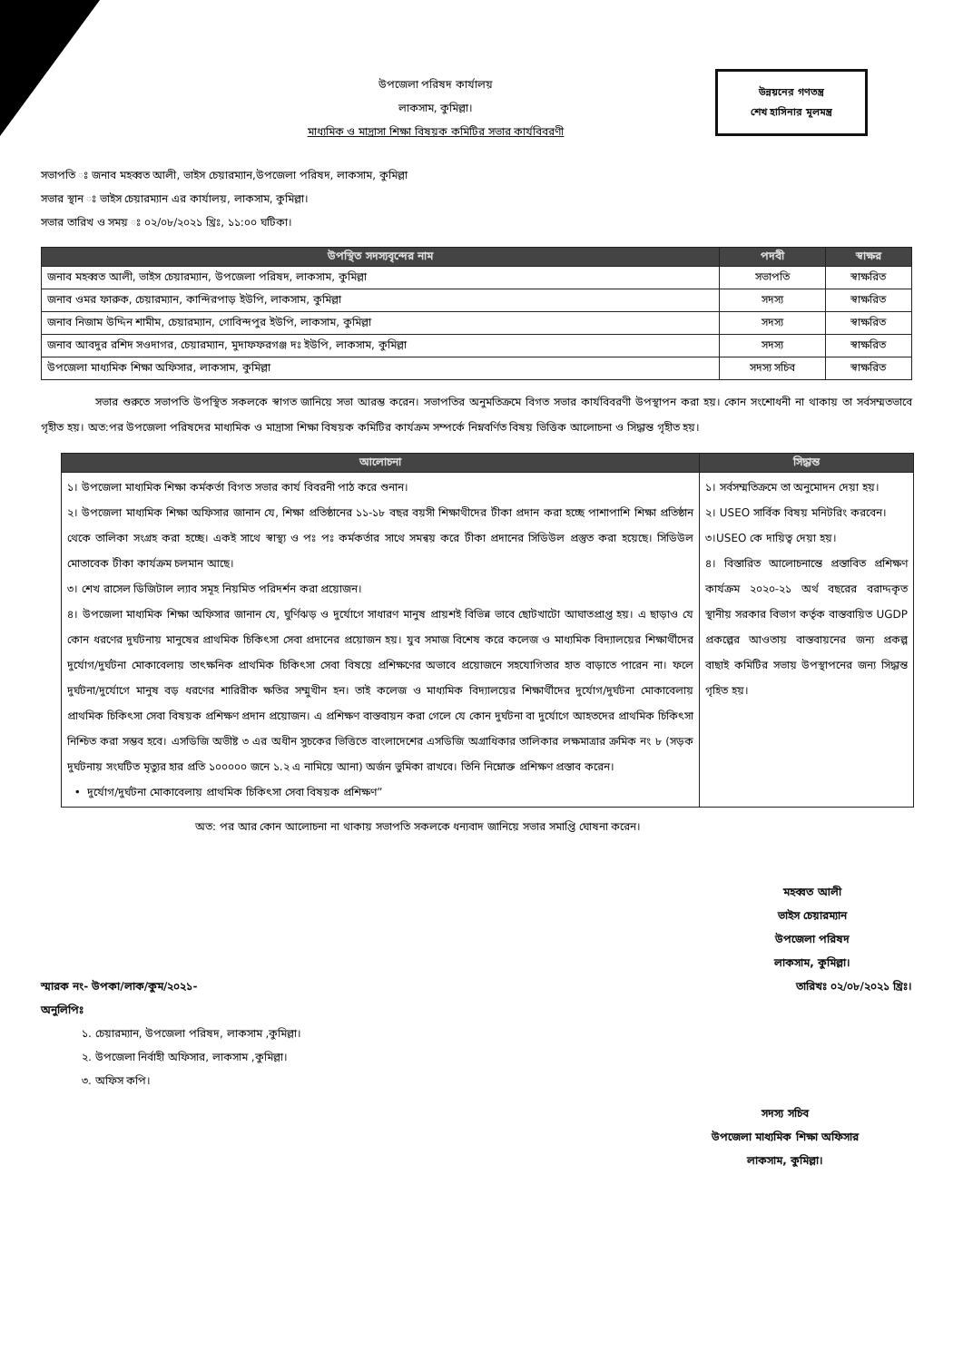উপজেলা পরিষদ কার্যালয়
লাকসাম, কুমিল্লা।
মাধ্যমিক ও মাদ্রাসা শিক্ষা বিষয়ক কমিটির সভার কার্যবিবরণী
উন্নয়নের গণতন্ত্র
শেখ হাসিনার মূলমন্ত্র
সভাপতি ঃ জনাব মহব্বত আলী, ভাইস চেয়ারম্যান,উপজেলা পরিষদ, লাকসাম, কুমিল্লা
সভার স্থান ঃ ভাইস চেয়ারম্যান এর কার্যালয়, লাকসাম, কুমিল্লা।
সভার তারিখ ও সময় ঃ ০২/০৮/২০২১ খ্রিঃ, ১১:০০ ঘটিকা।
| উপস্থিত সদস্যবৃন্দের নাম | পদবী | স্বাক্ষর |
| --- | --- | --- |
| জনাব মহব্বত আলী, ভাইস চেয়ারম্যান, উপজেলা পরিষদ, লাকসাম, কুমিল্লা | সভাপতি | স্বাক্ষরিত |
| জনাব ওমর ফারুক, চেয়ারম্যান, কান্দিরপাড় ইউপি, লাকসাম, কুমিল্লা | সদস্য | স্বাক্ষরিত |
| জনাব নিজাম উদ্দিন শামীম, চেয়ারম্যান, গোবিন্দপুর ইউপি, লাকসাম, কুমিল্লা | সদস্য | স্বাক্ষরিত |
| জনাব আবদুর রশিদ সওদাগর, চেয়ারম্যান, মুদাফফরগঞ্জ দঃ ইউপি, লাকসাম, কুমিল্লা | সদস্য | স্বাক্ষরিত |
| উপজেলা মাধ্যমিক শিক্ষা অফিসার, লাকসাম, কুমিল্লা | সদস্য সচিব | স্বাক্ষরিত |
সভার শুরুতে সভাপতি উপস্থিত সকলকে স্বাগত জানিয়ে সভা আরম্ভ করেন। সভাপতির অনুমতিক্রমে বিগত সভার কার্যবিবরণী উপস্থাপন করা হয়। কোন সংশোধনী না থাকায় তা সর্বসম্মতভাবে গৃহীত হয়। অত:পর উপজেলা পরিষদের মাধ্যমিক ও মাদ্রাসা শিক্ষা বিষয়ক কমিটির কার্যক্রম সম্পর্কে নিম্নবর্ণিত বিষয় ভিত্তিক আলোচনা ও সিদ্ধান্ত গৃহীত হয়।
| আলোচনা | সিদ্ধান্ত |
| --- | --- |
| ১। উপজেলা মাধ্যমিক শিক্ষা কর্মকর্তা বিগত সভার কার্য বিবরনী পাঠ করে শুনান। ২। উপজেলা মাধ্যমিক শিক্ষা অফিসার জানান যে, শিক্ষা প্রতিষ্ঠানের ১১-১৮ বছর বয়সী শিক্ষাথীদের টীকা প্রদান করা হচ্ছে পাশাপাশি শিক্ষা প্রতিষ্ঠান থেকে তালিকা সংগ্রহ করা হচ্ছে। একই সাথে স্বাস্থ্য ও পঃ পঃ কর্মকর্তার সাথে সমন্বয় করে টীকা প্রদানের সিডিউল প্রস্তুত করা হয়েছে। সিডিউল মোতাবেক টীকা কার্যক্রম চলমান আছে। ৩। শেখ রাসেল ডিজিটাল ল্যাব সমূহ নিয়মিত পরিদর্শন করা প্রয়োজন। ৪। উপজেলা মাধ্যমিক শিক্ষা অফিসার জানান যে, ঘুর্ণিঝড় ও দুর্যোগে সাধারণ মানুষ প্রায়শই বিভিন্ন ভাবে ছোটখাটো আঘাতপ্রাপ্ত হয়। এ ছাড়াও যে কোন ধরণের দুর্ঘটনায় মানুষের প্রাথমিক চিকিৎসা সেবা প্রদানের প্রয়োজন হয়। যুব সমাজ বিশেষ করে কলেজ ও মাধ্যমিক বিদ্যালয়ের শিক্ষার্থীদের দুর্যোগ/দুর্ঘটনা মোকাবেলায় তাৎক্ষনিক প্রাথমিক চিকিৎসা সেবা বিষয়ে প্রশিক্ষণের অভাবে প্রয়োজনে সহযোগিতার হাত বাড়াতে পারেন না। ফলে দুর্ঘটনা/দুর্যোগে মানুষ বড় ধরণের শারিরীক ক্ষতির সম্মুখীন হন। তাই কলেজ ও মাধ্যমিক বিদ্যালয়ের শিক্ষার্থীদের দুর্যোগ/দুর্ঘটনা মোকাবেলায় প্রাথমিক চিকিৎসা সেবা বিষয়ক প্রশিক্ষণ প্রদান প্রয়োজন। এ প্রশিক্ষণ বাস্তবায়ন করা গেলে যে কোন দুর্ঘটনা বা দুর্যোগে আহতদের প্রাথমিক চিকিৎসা নিশ্চিত করা সম্ভব হবে। এসডিজি অভীষ্ট ৩ এর অধীন সুচকের ভিত্তিতে বাংলাদেশের এসডিজি অগ্রাধিকার তালিকার লক্ষমাত্রার ক্রমিক নং ৮ (সড়ক দুর্ঘটনায় সংঘটিত মৃত্যুর হার প্রতি ১০০০০০ জনে ১.২ এ নামিয়ে আনা) অর্জন ভুমিকা রাখবে। তিনি নিম্নোক্ত প্রশিক্ষণ প্রস্তাব করেন। • দুর্যোগ/দুর্ঘটনা মোকাবেলায় প্রাথমিক চিকিৎসা সেবা বিষয়ক প্রশিক্ষণ” | ১। সর্বসম্মতিক্রমে তা অনুমোদন দেয়া হয়। ২। USEO সার্বিক বিষয় মনিটরিং করবেন। ৩।USEO কে দায়িত্ব দেয়া হয়। ৪। বিস্তারিত আলোচনান্তে প্রস্তাবিত প্রশিক্ষণ কার্যক্রম ২০২০-২১ অর্থ বছরের বরাদ্দকৃত স্থানীয় সরকার বিভাগ কর্তৃক বাস্তবায়িত UGDP প্রকল্পের আওতায় বাস্তবায়নের জন্য প্রকল্প বাছাই কমিটির সভায় উপস্থাপনের জন্য সিদ্ধান্ত গৃহিত হয়। |
অত: পর আর কোন আলোচনা না থাকায় সভাপতি সকলকে ধন্যবাদ জানিয়ে সভার সমাপ্তি ঘোষনা করেন।
মহব্বত আলী
ভাইস চেয়ারম্যান
উপজেলা পরিষদ
লাকসাম, কুমিল্লা।
স্মারক নং- উপকা/লাক/কুম/২০২১- তারিখঃ ০২/০৮/২০২১ খ্রিঃ।
অনুলিপিঃ
১. চেয়ারম্যান, উপজেলা পরিষদ, লাকসাম ,কুমিল্লা।
২. উপজেলা নির্বাহী অফিসার, লাকসাম ,কুমিল্লা।
৩. অফিস কপি।
সদস্য সচিব
উপজেলা মাধ্যমিক শিক্ষা অফিসার
লাকসাম, কুমিল্লা।